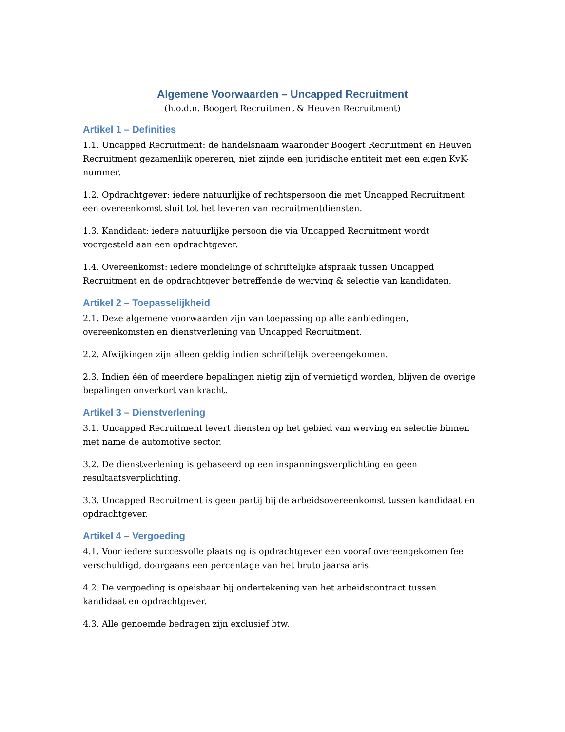Algemene Voorwaarden – Uncapped Recruitment
(h.o.d.n. Boogert Recruitment & Heuven Recruitment)
Artikel 1 – Definities
1.1. Uncapped Recruitment: de handelsnaam waaronder Boogert Recruitment en Heuven Recruitment gezamenlijk opereren, niet zijnde een juridische entiteit met een eigen KvK-nummer.
1.2. Opdrachtgever: iedere natuurlijke of rechtspersoon die met Uncapped Recruitment een overeenkomst sluit tot het leveren van recruitmentdiensten.
1.3. Kandidaat: iedere natuurlijke persoon die via Uncapped Recruitment wordt voorgesteld aan een opdrachtgever.
1.4. Overeenkomst: iedere mondelinge of schriftelijke afspraak tussen Uncapped Recruitment en de opdrachtgever betreffende de werving & selectie van kandidaten.
Artikel 2 – Toepasselijkheid
2.1. Deze algemene voorwaarden zijn van toepassing op alle aanbiedingen, overeenkomsten en dienstverlening van Uncapped Recruitment.
2.2. Afwijkingen zijn alleen geldig indien schriftelijk overeengekomen.
2.3. Indien één of meerdere bepalingen nietig zijn of vernietigd worden, blijven de overige bepalingen onverkort van kracht.
Artikel 3 – Dienstverlening
3.1. Uncapped Recruitment levert diensten op het gebied van werving en selectie binnen met name de automotive sector.
3.2. De dienstverlening is gebaseerd op een inspanningsverplichting en geen resultaatsverplichting.
3.3. Uncapped Recruitment is geen partij bij de arbeidsovereenkomst tussen kandidaat en opdrachtgever.
Artikel 4 – Vergoeding
4.1. Voor iedere succesvolle plaatsing is opdrachtgever een vooraf overeengekomen fee verschuldigd, doorgaans een percentage van het bruto jaarsalaris.
4.2. De vergoeding is opeisbaar bij ondertekening van het arbeidscontract tussen kandidaat en opdrachtgever.
4.3. Alle genoemde bedragen zijn exclusief btw.